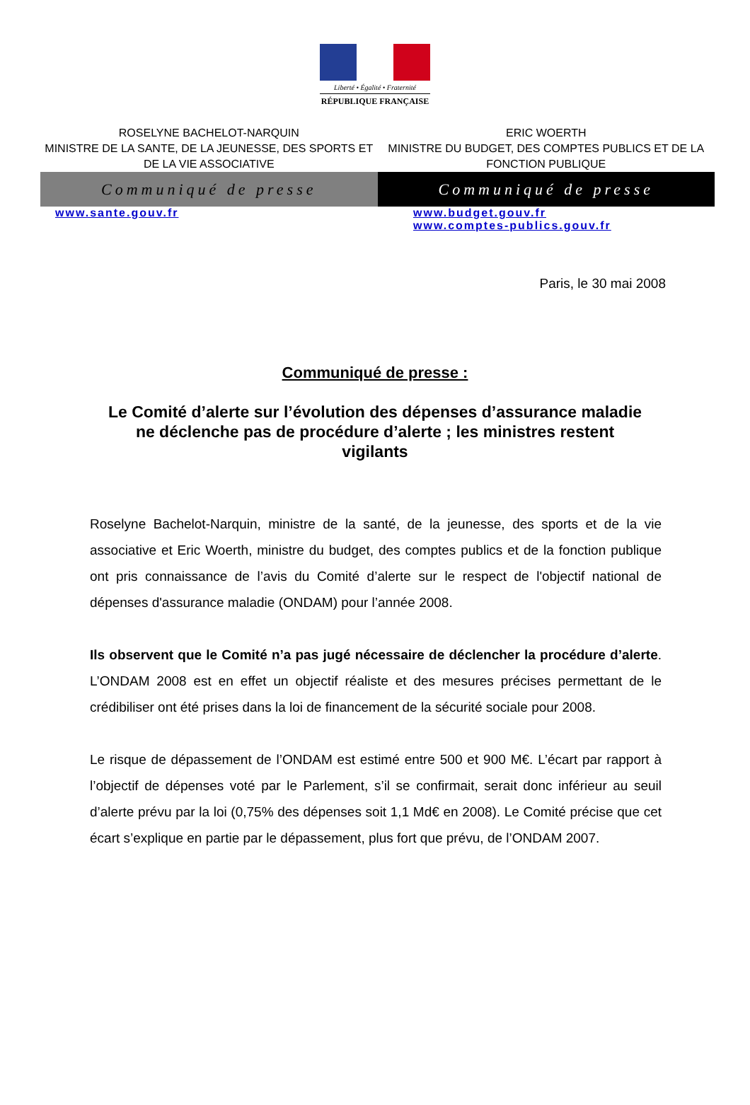Liberté • Égalité • Fraternité
RÉPUBLIQUE FRANÇAISE
ROSELYNE BACHELOT-NARQUIN
MINISTRE DE LA SANTE, DE LA JEUNESSE, DES SPORTS ET DE LA VIE ASSOCIATIVE
ERIC WOERTH
MINISTRE DU BUDGET, DES COMPTES PUBLICS ET DE LA FONCTION PUBLIQUE
Communiqué de presse Communiqué de presse
www.sante.gouv.fr www.budget.gouv.fr
www.comptes-publics.gouv.fr
Paris, le 30 mai 2008
Communiqué de presse :
Le Comité d’alerte sur l’évolution des dépenses d’assurance maladie ne déclenche pas de procédure d’alerte ; les ministres restent vigilants
Roselyne Bachelot-Narquin, ministre de la santé, de la jeunesse, des sports et de la vie associative et Eric Woerth, ministre du budget, des comptes publics et de la fonction publique ont pris connaissance de l’avis du Comité d’alerte sur le respect de l'objectif national de dépenses d'assurance maladie (ONDAM) pour l’année 2008.
Ils observent que le Comité n’a pas jugé nécessaire de déclencher la procédure d’alerte. L’ONDAM 2008 est en effet un objectif réaliste et des mesures précises permettant de le crédibiliser ont été prises dans la loi de financement de la sécurité sociale pour 2008.
Le risque de dépassement de l’ONDAM est estimé entre 500 et 900 M€. L’écart par rapport à l’objectif de dépenses voté par le Parlement, s’il se confirmait, serait donc inférieur au seuil d’alerte prévu par la loi (0,75% des dépenses soit 1,1 Md€ en 2008). Le Comité précise que cet écart s’explique en partie par le dépassement, plus fort que prévu, de l’ONDAM 2007.